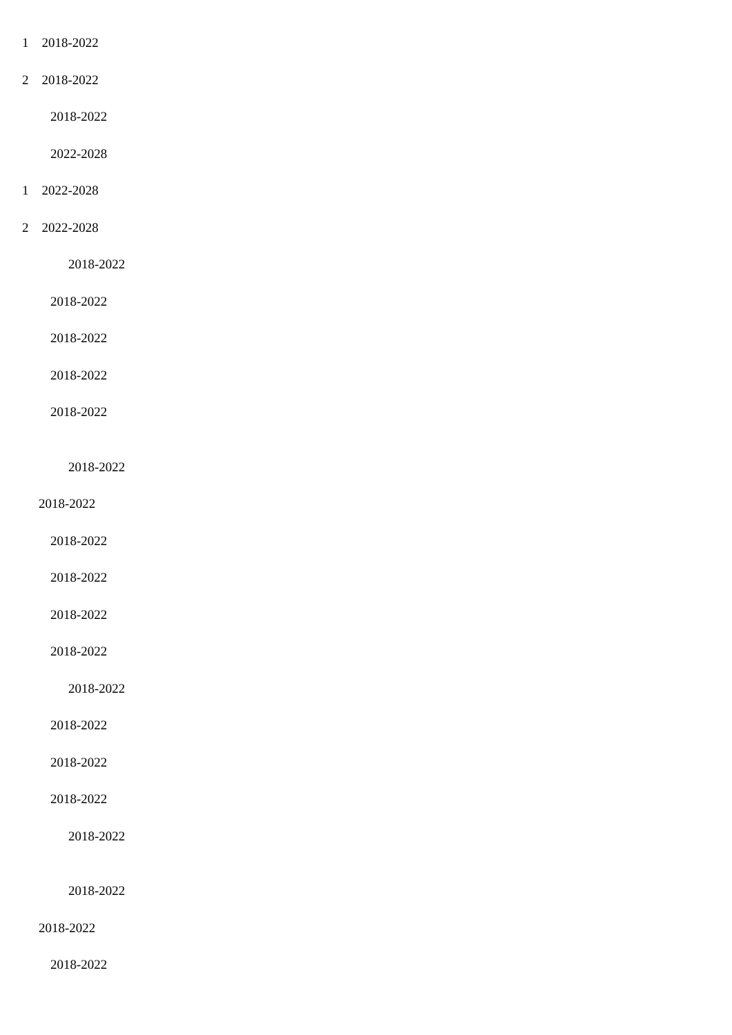1 2018-2022
2 2018-2022
2018-2022
2022-2028
1 2022-2028
2 2022-2028
2018-2022
2018-2022
2018-2022
2018-2022
2018-2022
2018-2022
2018-2022
2018-2022
2018-2022
2018-2022
2018-2022
2018-2022
2018-2022
2018-2022
2018-2022
2018-2022
2018-2022
2018-2022
2018-2022